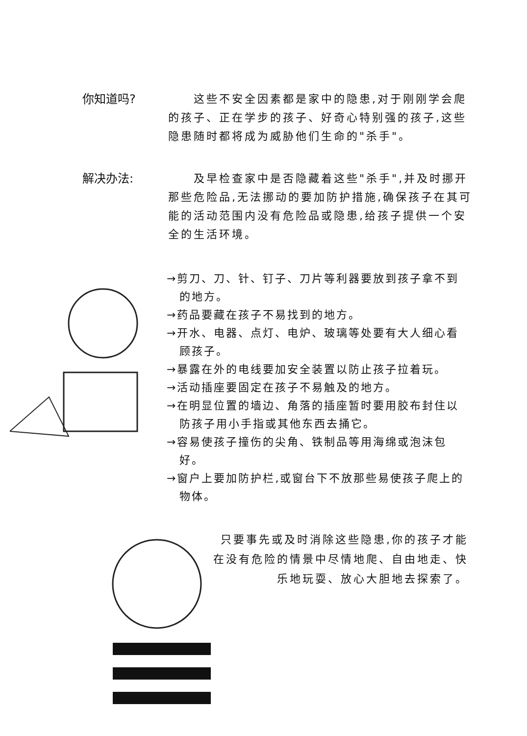你知道吗?   这些不安全因素都是家中的隐患,对于刚刚学会爬的孩子、正在学步的孩子、好奇心特别强的孩子,这些隐患随时都将成为威胁他们生命的"杀手"。
解决办法:   及早检查家中是否隐藏着这些"杀手",并及时挪开那些危险品,无法挪动的要加防护措施,确保孩子在其可能的活动范围内没有危险品或隐患,给孩子提供一个安全的生活环境。
→剪刀、刀、针、钉子、刀片等利器要放到孩子拿不到的地方。
→药品要藏在孩子不易找到的地方。
→开水、电器、点灯、电炉、玻璃等处要有大人细心看顾孩子。
→暴露在外的电线要加安全装置以防止孩子拉着玩。
→活动插座要固定在孩子不易触及的地方。
→在明显位置的墙边、角落的插座暂时要用胶布封住以防孩子用小手指或其他东西去捅它。
→容易使孩子撞伤的尖角、铁制品等用海绵或泡沫包好。
→窗户上要加防护栏,或窗台下不放那些易使孩子爬上的物体。
只要事先或及时消除这些隐患,你的孩子才能在没有危险的情景中尽情地爬、自由地走、快乐地玩耍、放心大胆地去探索了。